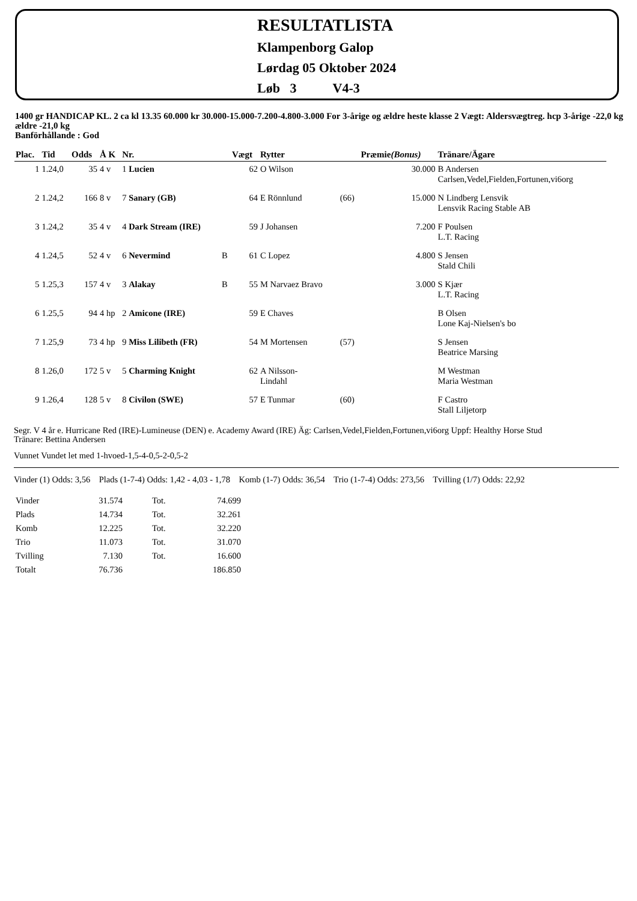RESULTATLISTA
Klampenborg Galop
Lørdag 05 Oktober 2024
Løb 3 V4-3
1400 gr HANDICAP KL. 2 ca kl 13.35 60.000 kr 30.000-15.000-7.200-4.800-3.000 For 3-årige og ældre heste klasse 2 Vægt: Aldersvægtreg. hcp 3-årige -22,0 kg ældre -21,0 kg
Banförhållande : God
| Plac. | Tid | Odds | Å K | Nr. | | Vægt | Rytter | | Præmie (Bonus) | Tränare/Ägare |
| --- | --- | --- | --- | --- | --- | --- | --- | --- | --- | --- |
| 1 | 1.24,0 | 35 | 4 v | 1 Lucien | | 62 | O Wilson | | 30.000 | B Andersen Carlsen,Vedel,Fielden,Fortunen,vi6org |
| 2 | 1.24,2 | 166 | 8 v | 7 Sanary (GB) | | 64 | E Rönnlund | (66) | 15.000 | N Lindberg Lensvik Lensvik Racing Stable AB |
| 3 | 1.24,2 | 35 | 4 v | 4 Dark Stream (IRE) | | 59 | J Johansen | | 7.200 | F Poulsen L.T. Racing |
| 4 | 1.24,5 | 52 | 4 v | 6 Nevermind | B | 61 | C Lopez | | 4.800 | S Jensen Stald Chili |
| 5 | 1.25,3 | 157 | 4 v | 3 Alakay | B | 55 | M Narvaez Bravo | | 3.000 | S Kjær L.T. Racing |
| 6 | 1.25,5 | 94 | 4 hp | 2 Amicone (IRE) | | 59 | E Chaves | | | B Olsen Lone Kaj-Nielsen's bo |
| 7 | 1.25,9 | 73 | 4 hp | 9 Miss Lilibeth (FR) | | 54 | M Mortensen | (57) | | S Jensen Beatrice Marsing |
| 8 | 1.26,0 | 172 | 5 v | 5 Charming Knight | | 62 | A Nilsson- Lindahl | | | M Westman Maria Westman |
| 9 | 1.26,4 | 128 | 5 v | 8 Civilon (SWE) | | 57 | E Tunmar | (60) | | F Castro Stall Liljetorp |
Segr. V 4 år e. Hurricane Red (IRE)-Lumineuse (DEN) e. Academy Award (IRE) Äg: Carlsen,Vedel,Fielden,Fortunen,vi6org Uppf: Healthy Horse Stud
Tränare: Bettina Andersen
Vunnet Vundet let med 1-hvoed-1,5-4-0,5-2-0,5-2
Vinder (1) Odds: 3,56 Plads (1-7-4) Odds: 1,42 - 4,03 - 1,78 Komb (1-7) Odds: 36,54 Trio (1-7-4) Odds: 273,56 Tvilling (1/7) Odds: 22,92
| Vinder | 31.574 | Tot. | 74.699 |
| Plads | 14.734 | Tot. | 32.261 |
| Komb | 12.225 | Tot. | 32.220 |
| Trio | 11.073 | Tot. | 31.070 |
| Tvilling | 7.130 | Tot. | 16.600 |
| Totalt | 76.736 | | 186.850 |